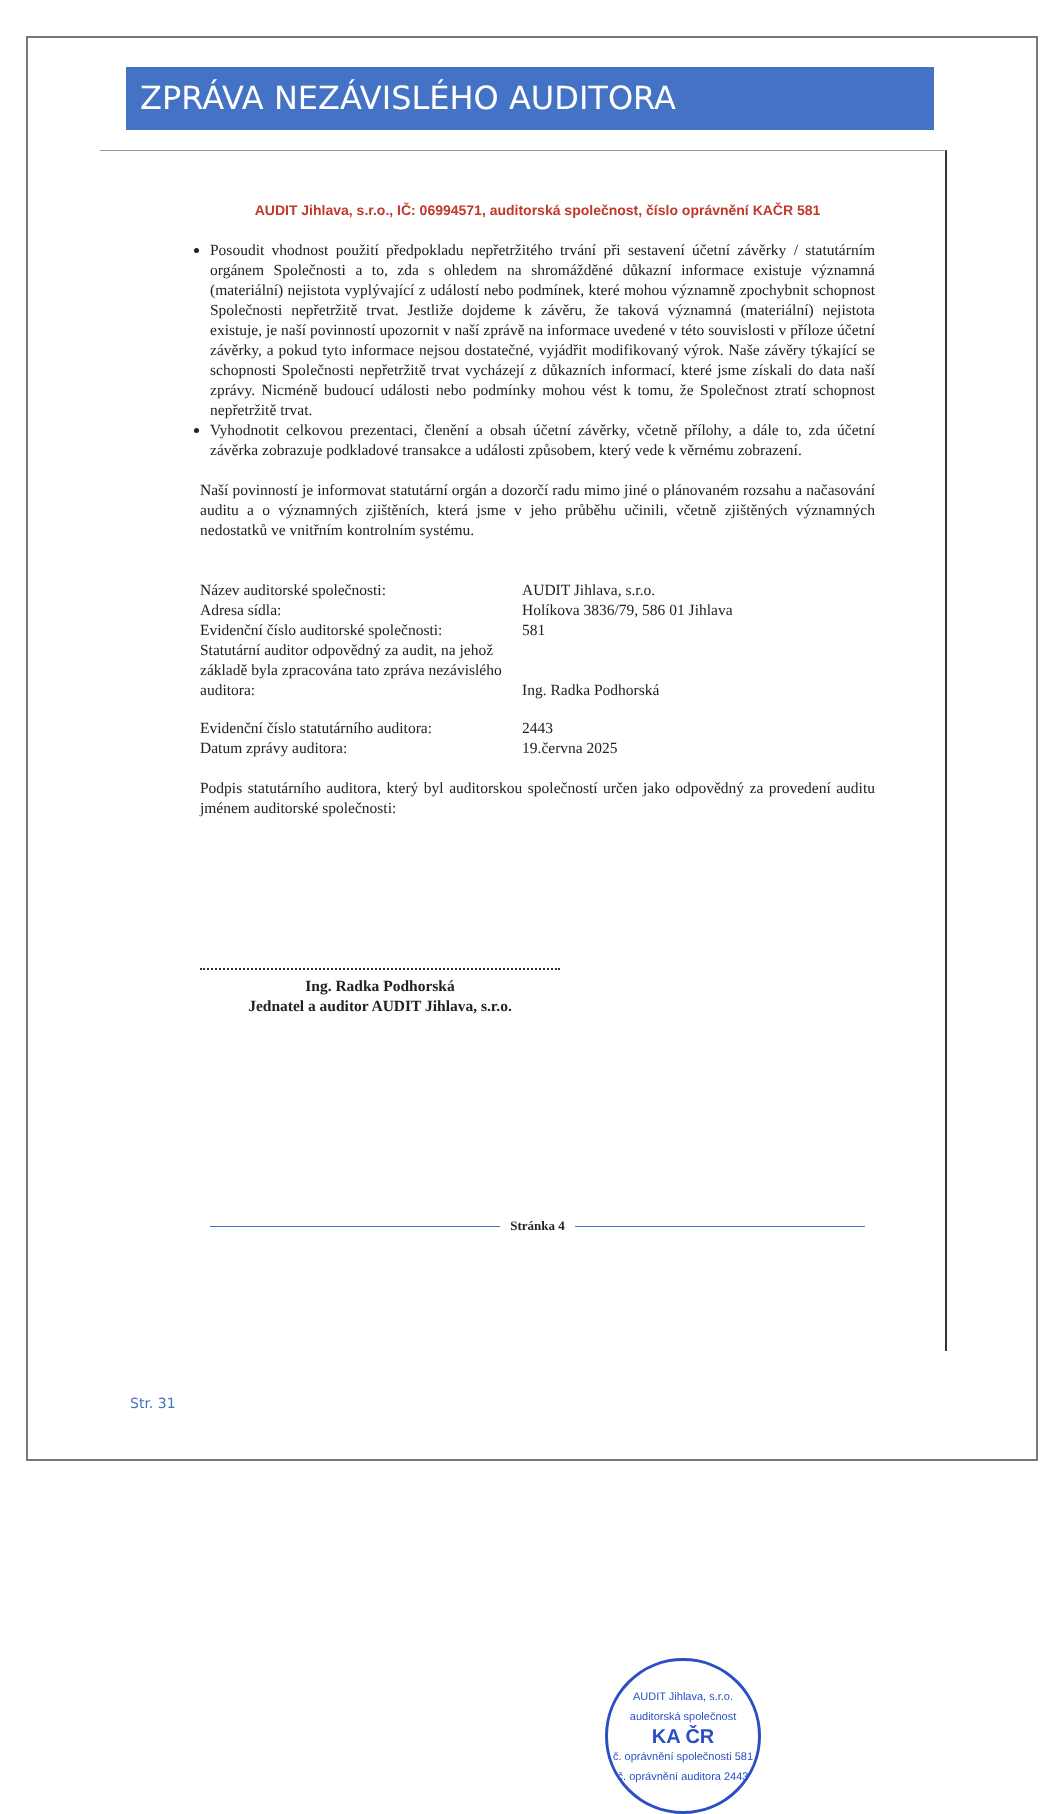ZPRÁVA NEZÁVISLÉHO AUDITORA
AUDIT Jihlava, s.r.o., IČ: 06994571, auditorská společnost, číslo oprávnění KAČR 581
Posoudit vhodnost použití předpokladu nepřetržitého trvání při sestavení účetní závěrky / statutárním orgánem Společnosti a to, zda s ohledem na shromážděné důkazní informace existuje významná (materiální) nejistota vyplývající z událostí nebo podmínek, které mohou významně zpochybnit schopnost Společnosti nepřetržitě trvat. Jestliže dojdeme k závěru, že taková významná (materiální) nejistota existuje, je naší povinností upozornit v naší zprávě na informace uvedené v této souvislosti v příloze účetní závěrky, a pokud tyto informace nejsou dostatečné, vyjádřit modifikovaný výrok. Naše závěry týkající se schopnosti Společnosti nepřetržitě trvat vycházejí z důkazních informací, které jsme získali do data naší zprávy. Nicméně budoucí události nebo podmínky mohou vést k tomu, že Společnost ztratí schopnost nepřetržitě trvat.
Vyhodnotit celkovou prezentaci, členění a obsah účetní závěrky, včetně přílohy, a dále to, zda účetní závěrka zobrazuje podkladové transakce a události způsobem, který vede k věrnému zobrazení.
Naší povinností je informovat statutární orgán a dozorčí radu mimo jiné o plánovaném rozsahu a načasování auditu a o významných zjištěních, která jsme v jeho průběhu učinili, včetně zjištěných významných nedostatků ve vnitřním kontrolním systému.
Název auditorské společnosti: AUDIT Jihlava, s.r.o.
Adresa sídla: Holíkova 3836/79, 586 01 Jihlava
Evidenční číslo auditorské společnosti:
581
Statutární auditor odpovědný za audit, na jehož základě byla zpracována tato zpráva nezávislého auditora:
Ing. Radka Podhorská
Evidenční číslo statutárního auditora:
2443
Datum zprávy auditora: 19.června 2025
Podpis statutárního auditora, který byl auditorskou společností určen jako odpovědný za provedení auditu jménem auditorské společnosti:
AUDIT Jihlava, s.r.o.
auditorská společnost
KA ČR
č. oprávnění společnosti 581
č. oprávnění auditora 2443
Ing. Radka Podhorská
Jednatel a auditor AUDIT Jihlava, s.r.o.
Stránka 4
Str. 31